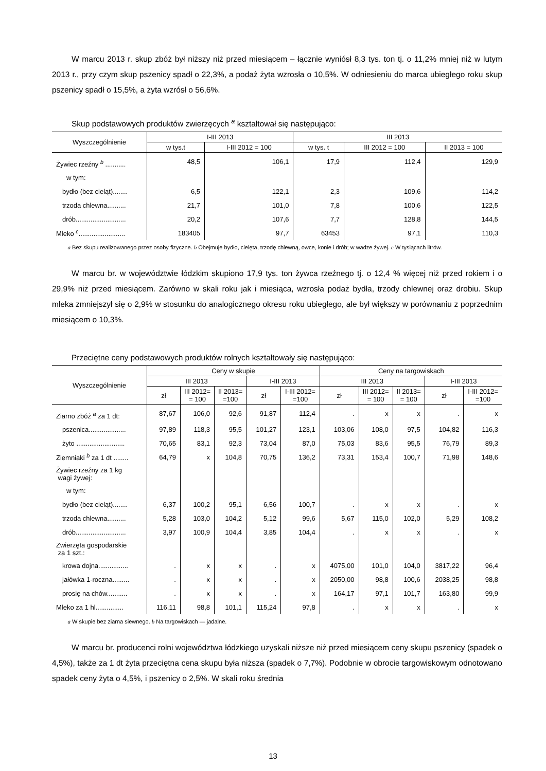W marcu 2013 r. skup zbóż był niższy niż przed miesiącem – łącznie wyniósł 8,3 tys. ton tj. o 11,2% mniej niż w lutym 2013 r., przy czym skup pszenicy spadł o 22,3%, a podaż żyta wzrosła o 10,5%. W odniesieniu do marca ubiegłego roku skup pszenicy spadł o 15,5%, a żyta wzrósł o 56,6%.
Skup podstawowych produktów zwierzęcych <sup>a</sup> kształtował się następująco:
| Wyszczególnienie | I-III 2013 | | III 2013 | | |
| --- | --- | --- | --- | --- | --- |
| | w tys.t | I-III 2012 = 100 | w tys. t | III 2012 = 100 | II 2013 = 100 |
| Żywiec rzeźny <sup>b</sup> ........... | 48,5 | 106,1 | 17,9 | 112,4 | 129,9 |
| w tym: | | | | | |
| bydło (bez cieląt)........ | 6,5 | 122,1 | 2,3 | 109,6 | 114,2 |
| trzoda chlewna.......... | 21,7 | 101,0 | 7,8 | 100,6 | 122,5 |
| drób........................... | 20,2 | 107,6 | 7,7 | 128,8 | 144,5 |
| Mleko <sup>c</sup>......................... | 183405 | 97,7 | 63453 | 97,1 | 110,3 |
a Bez skupu realizowanego przez osoby fizyczne. b Obejmuje bydło, cielęta, trzodę chlewną, owce, konie i drób; w wadze żywej. c W tysiącach litrów.
W marcu br. w województwie łódzkim skupiono 17,9 tys. ton żywca rzeźnego tj. o 12,4 % więcej niż przed rokiem i o 29,9% niż przed miesiącem. Zarówno w skali roku jak i miesiąca, wzrosła podaż bydła, trzody chlewnej oraz drobiu. Skup mleka zmniejszył się o 2,9% w stosunku do analogicznego okresu roku ubiegłego, ale był większy w porównaniu z poprzednim miesiącem o 10,3%.
Przeciętne ceny podstawowych produktów rolnych kształtowały się następująco:
| Wyszczególnienie | Ceny w skupie | | | | | Ceny na targowiskach | | | | |
| --- | --- | --- | --- | --- | --- | --- | --- | --- | --- | --- |
| | III 2013 | | | I-III 2013 | | III 2013 | | | I-III 2013 | |
| | zł | III 2012= = 100 | II 2013= =100 | zł | I-III 2012= =100 | zł | III 2012= = 100 | II 2013= = 100 | zł | I-III 2012= =100 |
| Ziarno zbóż <sup>a</sup> za 1 dt: | 87,67 | 106,0 | 92,6 | 91,87 | 112,4 | . | x | x | . | x |
| pszenica.................... | 97,89 | 118,3 | 95,5 | 101,27 | 123,1 | 103,06 | 108,0 | 97,5 | 104,82 | 116,3 |
| żyto .......................... | 70,65 | 83,1 | 92,3 | 73,04 | 87,0 | 75,03 | 83,6 | 95,5 | 76,79 | 89,3 |
| Ziemniaki <sup>b</sup> za 1 dt ........ | 64,79 | x | 104,8 | 70,75 | 136,2 | 73,31 | 153,4 | 100,7 | 71,98 | 148,6 |
| Żywiec rzeźny za 1 kg wagi żywej: | | | | | | | | | | |
| w tym: | | | | | | | | | | |
| bydło (bez cieląt)........ | 6,37 | 100,2 | 95,1 | 6,56 | 100,7 | . | x | x | . | x |
| trzoda chlewna.......... | 5,28 | 103,0 | 104,2 | 5,12 | 99,6 | 5,67 | 115,0 | 102,0 | 5,29 | 108,2 |
| drób........................... | 3,97 | 100,9 | 104,4 | 3,85 | 104,4 | . | x | x | . | x |
| Zwierzęta gospodarskie za 1 szt.: | | | | | | | | | | |
| krowa dojna................ | . | x | x | . | x | 4075,00 | 101,0 | 104,0 | 3817,22 | 96,4 |
| jałówka 1-roczna......... | . | x | x | . | x | 2050,00 | 98,8 | 100,6 | 2038,25 | 98,8 |
| prosię na chów........... | . | x | x | . | x | 164,17 | 97,1 | 101,7 | 163,80 | 99,9 |
| Mleko za 1 hl............... | 116,11 | 98,8 | 101,1 | 115,24 | 97,8 | . | x | x | . | x |
a W skupie bez ziarna siewnego. b Na targowiskach — jadalne.
W marcu br. producenci rolni województwa łódzkiego uzyskali niższe niż przed miesiącem ceny skupu pszenicy (spadek o 4,5%), także za 1 dt żyta przeciętna cena skupu była niższa (spadek o 7,7%). Podobnie w obrocie targowiskowym odnotowano spadek ceny żyta o 4,5%, i pszenicy o 2,5%. W skali roku średnia
13